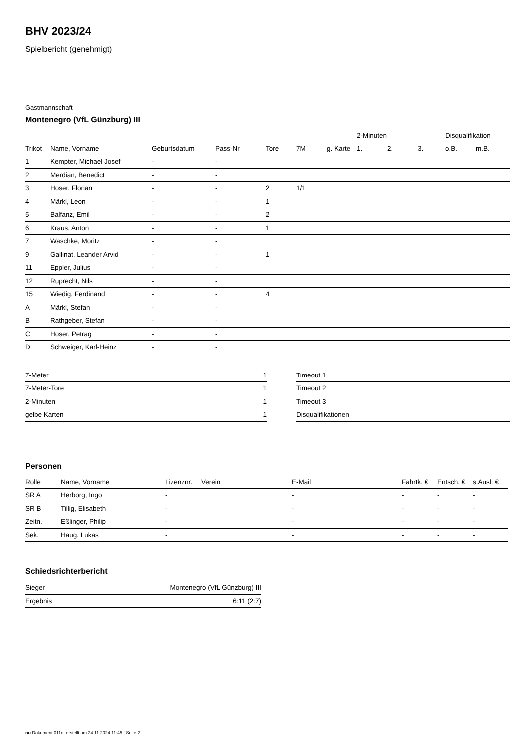BHV 2023/24
Spielbericht (genehmigt)
Gastmannschaft
Montenegro (VfL Günzburg) III
| | | | | | | | 2-Minuten | | | Disqualifikation | |
| --- | --- | --- | --- | --- | --- | --- | --- | --- | --- | --- | --- |
| Trikot | Name, Vorname | Geburtsdatum | Pass-Nr | Tore | 7M | g. Karte | 1. | 2. | 3. | o.B. | m.B. |
| 1 | Kempter, Michael Josef | - | - | | | | | | | | |
| 2 | Merdian, Benedict | - | - | | | | | | | | |
| 3 | Hoser, Florian | - | - | 2 | 1/1 | | | | | | |
| 4 | Märkl, Leon | - | - | 1 | | | | | | | |
| 5 | Balfanz, Emil | - | - | 2 | | | | | | | |
| 6 | Kraus, Anton | - | - | 1 | | | | | | | |
| 7 | Waschke, Moritz | - | - | | | | | | | | |
| 9 | Gallinat, Leander Arvid | - | - | 1 | | | | | | | |
| 11 | Eppler, Julius | - | - | | | | | | | | |
| 12 | Ruprecht, Nils | - | - | | | | | | | | |
| 15 | Wiedig, Ferdinand | - | - | 4 | | | | | | | |
| A | Märkl, Stefan | - | - | | | | | | | | |
| B | Rathgeber, Stefan | - | - | | | | | | | | |
| C | Hoser, Petrag | - | - | | | | | | | | |
| D | Schweiger, Karl-Heinz | - | - | | | | | | | | |
| 7-Meter | 1 |
| 7-Meter-Tore | 1 |
| 2-Minuten | 1 |
| gelbe Karten | 1 |
| Timeout 1 |
| Timeout 2 |
| Timeout 3 |
| Disqualifikationen |
Personen
| Rolle | Name, Vorname | Lizenznr. | Verein | E-Mail | Fahrtk. € | Entsch. € | s.Ausl. € |
| --- | --- | --- | --- | --- | --- | --- | --- |
| SR A | Herborg, Ingo | - | | - | - | - | - |
| SR B | Tillig, Elisabeth | - | | - | - | - | - |
| Zeitn. | Eßlinger, Philip | - | | - | - | - | - |
| Sek. | Haug, Lukas | - | | - | - | - | - |
Schiedsrichterbericht
| Sieger | Montenegro (VfL Günzburg) III |
| Ergebnis | 6:11 (2:7) |
nu.Dokument 011e, erstellt am 24.11.2024 11:45 | Seite 2